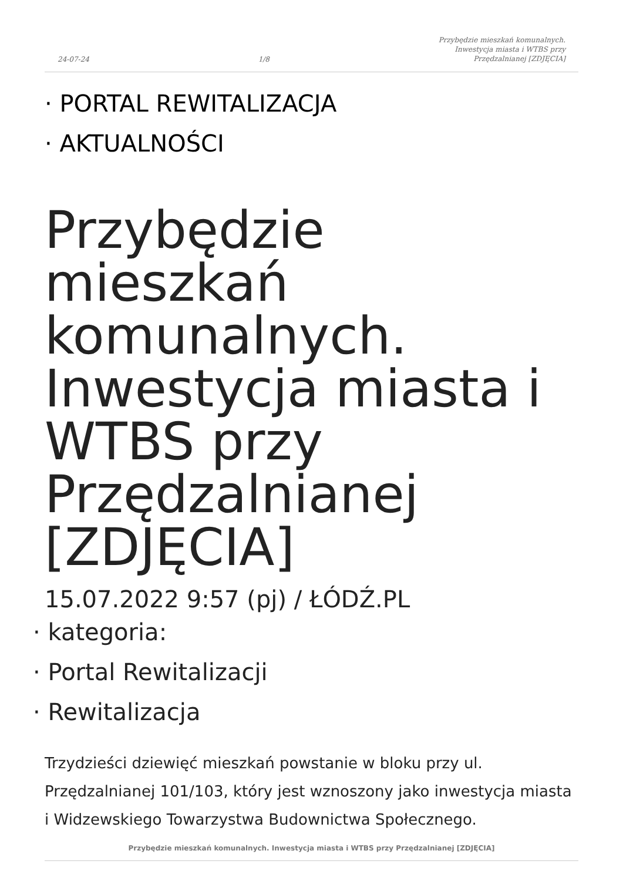24-07-24 1/8 Przybędzie mieszkań komunalnych.
Inwestycja miasta i WTBS przy
Przędzalnianej [ZDJĘCIA]
· PORTAL REWITALIZACJA
· AKTUALNOŚCI
Przybędzie mieszkań komunalnych. Inwestycja miasta i WTBS przy Przędzalnianej [ZDJĘCIA]
15.07.2022 9:57 (pj) / ŁÓDŹ.PL
· kategoria:
· Portal Rewitalizacji
· Rewitalizacja
Trzydzieści dziewięć mieszkań powstanie w bloku przy ul. Przędzalnianej 101/103, który jest wznoszony jako inwestycja miasta i Widzewskiego Towarzystwa Budownictwa Społecznego.
Przybędzie mieszkań komunalnych. Inwestycja miasta i WTBS przy Przędzalnianej [ZDJĘCIA]